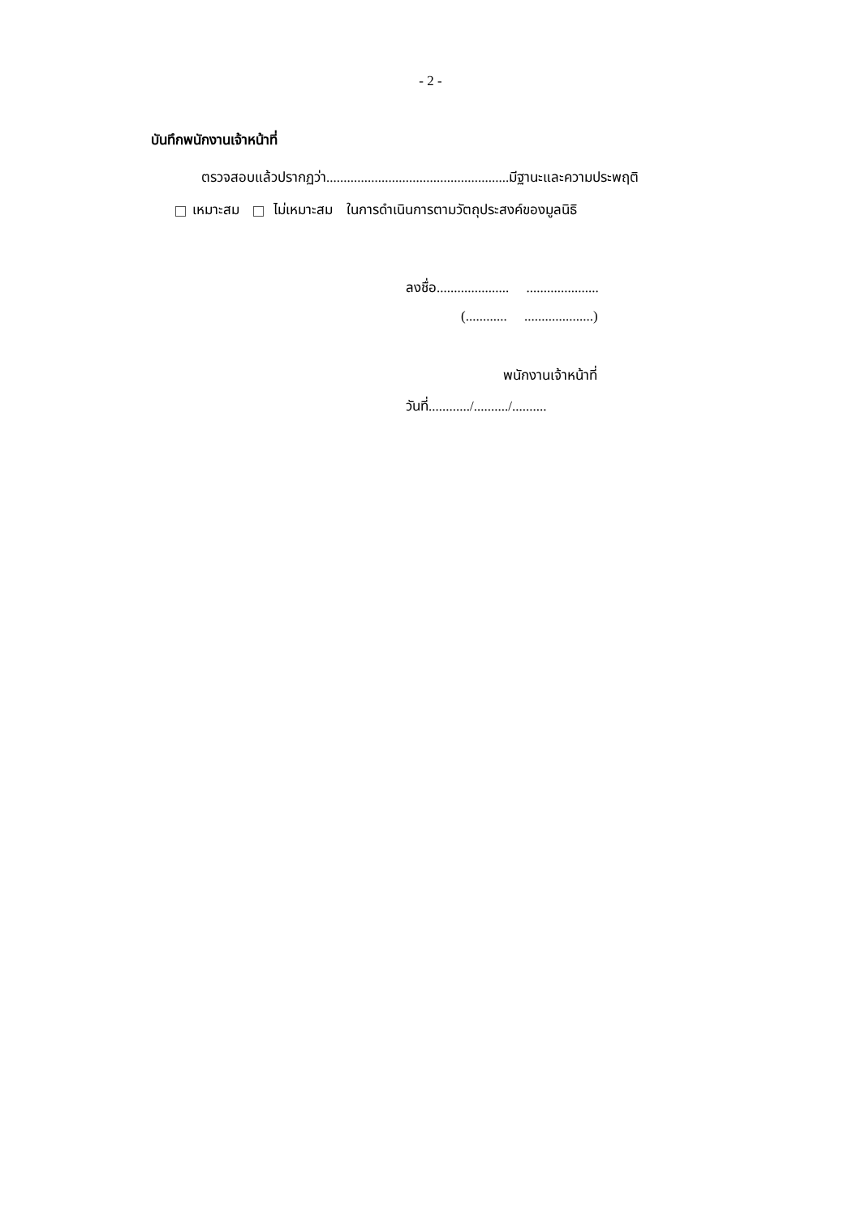- 2 -
บันทึกพนักงานเจ้าหน้าที่
ตรวจสอบแล้วปรากฏว่า.....................................................มีฐานะและความประพฤติ
เหมาะสม ไม่เหมาะสม ในการดำเนินการตามวัตถุประสงค์ของมูลนิธิ
ลงชื่อ..................... .....................
(............ ....................)
พนักงานเจ้าหน้าที่
วันที่............/........../..........